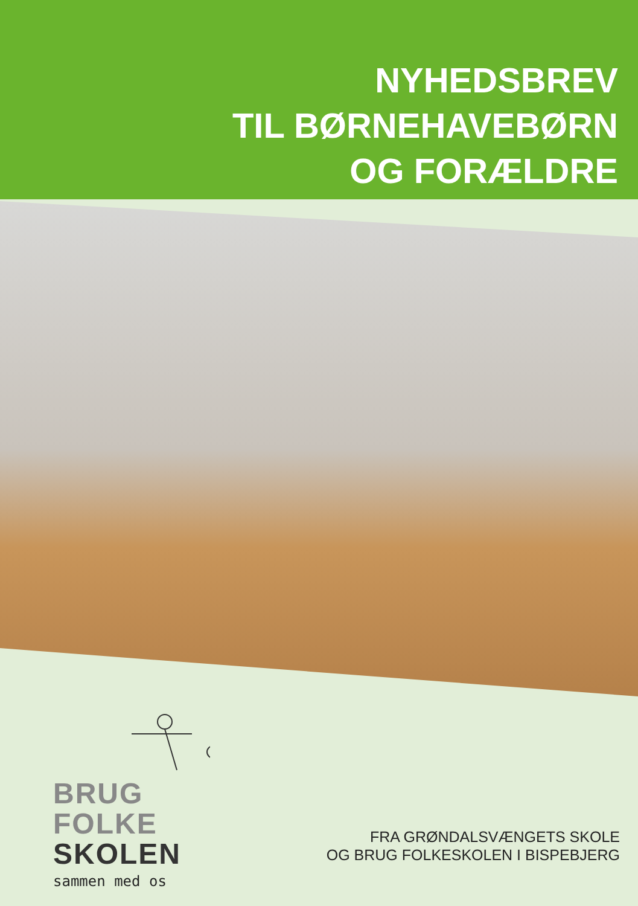NYHEDSBREV
TIL BØRNEHAVEBØRN
OG FORÆLDRE
BRUG
FOLKE
SKOLEN
sammen med os
FRA GRØNDALSVÆNGETS SKOLE
OG BRUG FOLKESKOLEN I BISPEBJERG